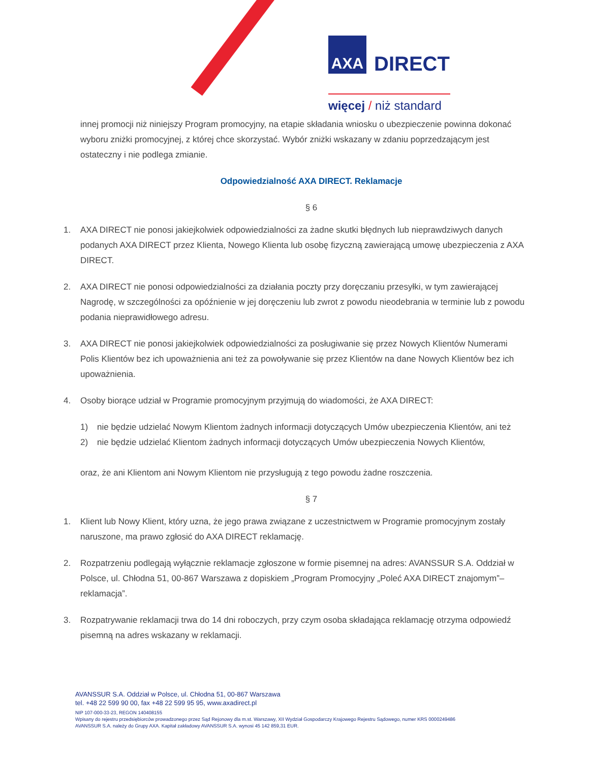AXA DIRECT
więcej / niż standard
innej promocji niż niniejszy Program promocyjny, na etapie składania wniosku o ubezpieczenie powinna dokonać wyboru zniżki promocyjnej, z której chce skorzystać. Wybór zniżki wskazany w zdaniu poprzedzającym jest ostateczny i nie podlega zmianie.
Odpowiedzialność AXA DIRECT. Reklamacje
§ 6
1. AXA DIRECT nie ponosi jakiejkolwiek odpowiedzialności za żadne skutki błędnych lub nieprawdziwych danych podanych AXA DIRECT przez Klienta, Nowego Klienta lub osobę fizyczną zawierającą umowę ubezpieczenia z AXA DIRECT.
2. AXA DIRECT nie ponosi odpowiedzialności za działania poczty przy doręczaniu przesyłki, w tym zawierającej Nagrodę, w szczególności za opóźnienie w jej doręczeniu lub zwrot z powodu nieodebrania w terminie lub z powodu podania nieprawidłowego adresu.
3. AXA DIRECT nie ponosi jakiejkolwiek odpowiedzialności za posługiwanie się przez Nowych Klientów Numerami Polis Klientów bez ich upoważnienia ani też za powoływanie się przez Klientów na dane Nowych Klientów bez ich upoważnienia.
4. Osoby biorące udział w Programie promocyjnym przyjmują do wiadomości, że AXA DIRECT:
1) nie będzie udzielać Nowym Klientom żadnych informacji dotyczących Umów ubezpieczenia Klientów, ani też
2) nie będzie udzielać Klientom żadnych informacji dotyczących Umów ubezpieczenia Nowych Klientów,
oraz, że ani Klientom ani Nowym Klientom nie przysługują z tego powodu żadne roszczenia.
§ 7
1. Klient lub Nowy Klient, który uzna, że jego prawa związane z uczestnictwem w Programie promocyjnym zostały naruszone, ma prawo zgłosić do AXA DIRECT reklamację.
2. Rozpatrzeniu podlegają wyłącznie reklamacje zgłoszone w formie pisemnej na adres: AVANSSUR S.A. Oddział w Polsce, ul. Chłodna 51, 00-867 Warszawa z dopiskiem „Program Promocyjny „Poleć AXA DIRECT znajomym”– reklamacja”.
3. Rozpatrywanie reklamacji trwa do 14 dni roboczych, przy czym osoba składająca reklamację otrzyma odpowiedź pisemną na adres wskazany w reklamacji.
AVANSSUR S.A. Oddział w Polsce, ul. Chłodna 51, 00-867 Warszawa
tel. +48 22 599 90 00, fax +48 22 599 95 95, www.axadirect.pl
NIP 107-000-33-23, REGON 140408155
Wpisany do rejestru przedsiębiorców prowadzonego przez Sąd Rejonowy dla m.st. Warszawy, XII Wydział Gospodarczy Krajowego Rejestru Sądowego, numer KRS 0000249486
AVANSSUR S.A. należy do Grupy AXA. Kapitał zakładowy AVANSSUR S.A. wynosi 45 142 859,31 EUR.